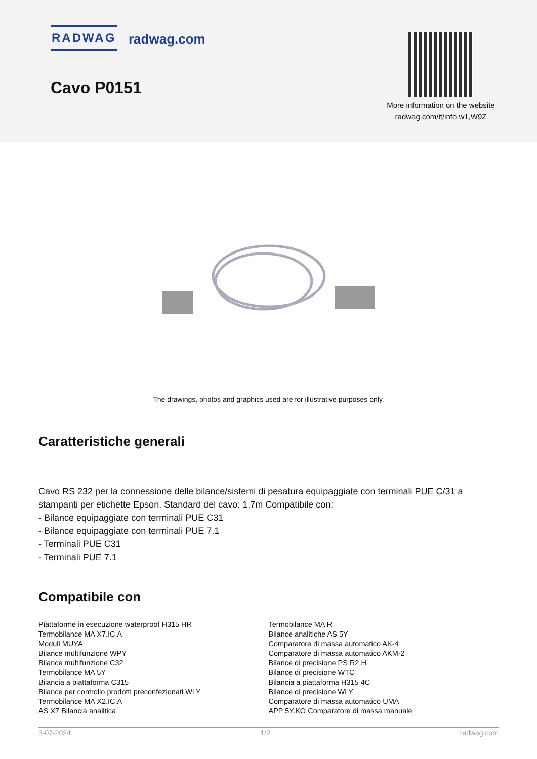RADWAG radwag.com
Cavo P0151
More information on the website
radwag.com/it/info,w1,W9Z
The drawings, photos and graphics used are for illustrative purposes only.
Caratteristiche generali
Cavo RS 232 per la connessione delle bilance/sistemi di pesatura equipaggiate con terminali PUE C/31 a stampanti per etichette Epson. Standard del cavo: 1,7m Compatibile con:
- Bilance equipaggiate con terminali PUE C31
- Bilance equipaggiate con terminali PUE 7.1
- Terminali PUE C31
- Terminali PUE 7.1
Compatibile con
Piattaforme in esecuzione waterproof H315 HR
Termobilance MA X7.IC.A
Moduli MUYA
Bilance multifunzione WPY
Bilance multifunzione C32
Termobilance MA 5Y
Bilancia a piattaforma C315
Bilance per controllo prodotti preconfezionati WLY
Termobilance MA X2.IC.A
AS X7 Bilancia analitica
Termobilance MA R
Bilance analitiche AS 5Y
Comparatore di massa automatico AK-4
Comparatore di massa automatico AKM-2
Bilance di precisione PS R2.H
Bilance di precisione WTC
Bilancia a piattaforma H315 4C
Bilance di precisione WLY
Comparatore di massa automatico UMA
APP 5Y.KO Comparatore di massa manuale
3-07-2024 1/2 radwag.com